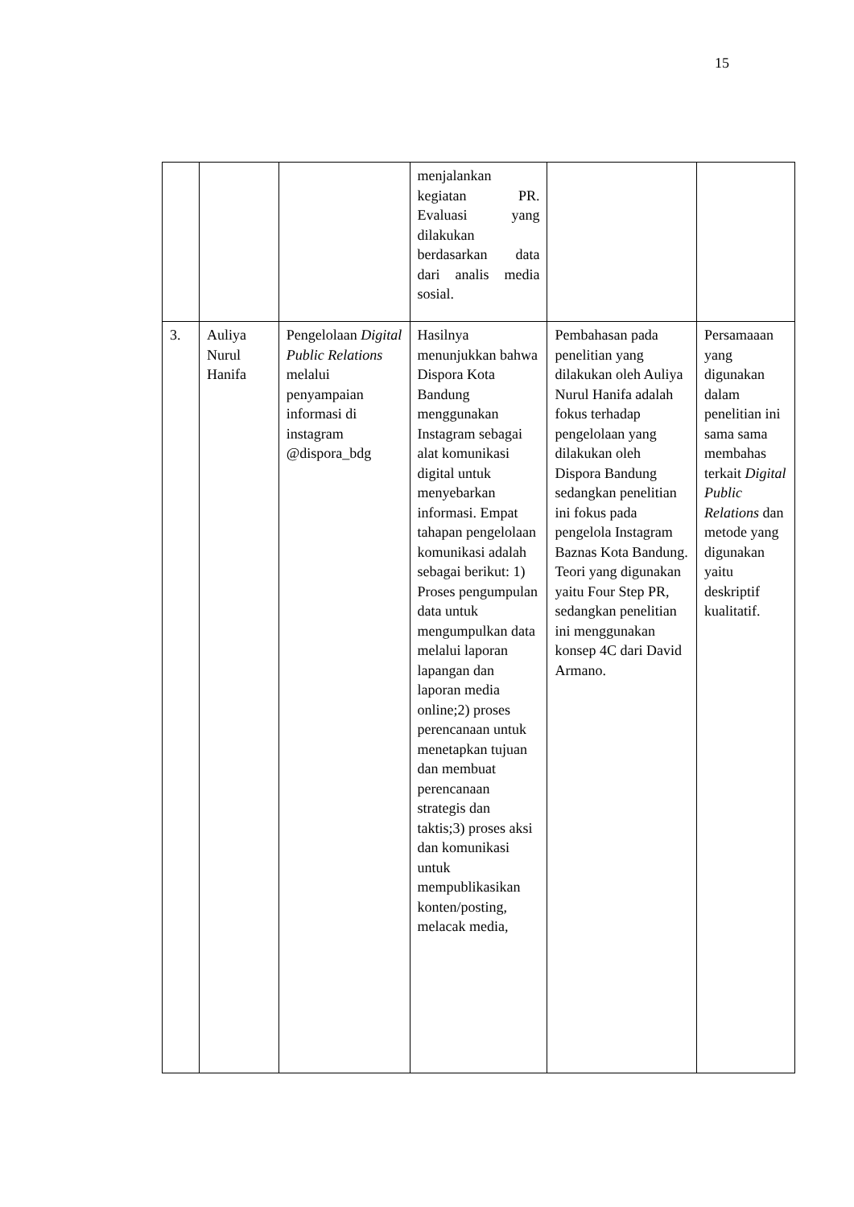15
| | | | menjalankan kegiatan PR. Evaluasi yang dilakukan berdasarkan data dari analis media sosial. | | |
| 3. | Auliya Nurul Hanifa | Pengelolaan Digital Public Relations melalui penyampaian informasi di instagram @dispora_bdg | Hasilnya menunjukkan bahwa Dispora Kota Bandung menggunakan Instagram sebagai alat komunikasi digital untuk menyebarkan informasi. Empat tahapan pengelolaan komunikasi adalah sebagai berikut: 1) Proses pengumpulan data untuk mengumpulkan data melalui laporan lapangan dan laporan media online;2) proses perencanaan untuk menetapkan tujuan dan membuat perencanaan strategis dan taktis;3) proses aksi dan komunikasi untuk mempublikasikan konten/posting, melacak media, | Pembahasan pada penelitian yang dilakukan oleh Auliya Nurul Hanifa adalah fokus terhadap pengelolaan yang dilakukan oleh Dispora Bandung sedangkan penelitian ini fokus pada pengelola Instagram Baznas Kota Bandung. Teori yang digunakan yaitu Four Step PR, sedangkan penelitian ini menggunakan konsep 4C dari David Armano. | Persamaaan yang digunakan dalam penelitian ini sama sama membahas terkait Digital Public Relations dan metode yang digunakan yaitu deskriptif kualitatif. |